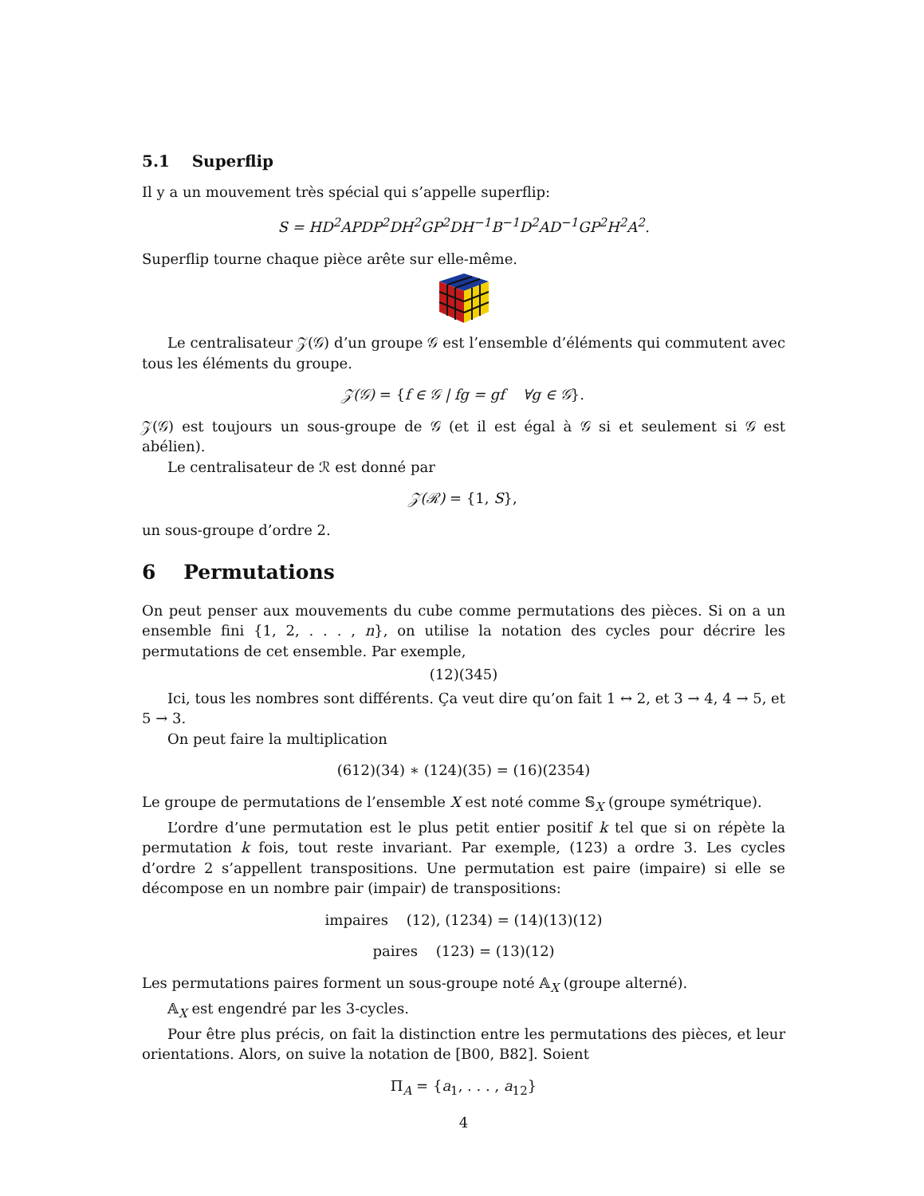5.1 Superflip
Il y a un mouvement très spécial qui s’appelle superflip:
S = HD<sup>2</sup>APDP<sup>2</sup>DH<sup>2</sup>GP<sup>2</sup>DH<sup>−1</sup>B<sup>−1</sup>D<sup>2</sup>AD<sup>−1</sup>GP<sup>2</sup>H<sup>2</sup>A<sup>2</sup>.
Superflip tourne chaque pièce arête sur elle-même.
Le centralisateur 𝒵(𝒢) d’un groupe 𝒢 est l’ensemble d’éléments qui commutent avec tous les éléments du groupe.
𝒵(𝒢) = {f ∈ 𝒢 | fg = gf ∀g ∈ 𝒢}.
𝒵(𝒢) est toujours un sous-groupe de 𝒢 (et il est égal à 𝒢 si et seulement si 𝒢 est abélien).
Le centralisateur de ℛ est donné par
𝒵(ℛ) = {1, S},
un sous-groupe d’ordre 2.
6 Permutations
On peut penser aux mouvements du cube comme permutations des pièces. Si on a un ensemble fini {1, 2, . . . , n}, on utilise la notation des cycles pour décrire les permutations de cet ensemble. Par exemple,
(12)(345)
Ici, tous les nombres sont différents. Ça veut dire qu’on fait 1 ↔ 2, et 3 → 4, 4 → 5, et 5 → 3.
On peut faire la multiplication
(612)(34) ∗ (124)(35) = (16)(2354)
Le groupe de permutations de l’ensemble X est noté comme 𝕊<sub>X</sub> (groupe symétrique).
L’ordre d’une permutation est le plus petit entier positif k tel que si on répète la permutation k fois, tout reste invariant. Par exemple, (123) a ordre 3. Les cycles d’ordre 2 s’appellent transpositions. Une permutation est paire (impaire) si elle se décompose en un nombre pair (impair) de transpositions:
impaires (12), (1234) = (14)(13)(12)
paires (123) = (13)(12)
Les permutations paires forment un sous-groupe noté 𝔸<sub>X</sub> (groupe alterné).
𝔸<sub>X</sub> est engendré par les 3-cycles.
Pour être plus précis, on fait la distinction entre les permutations des pièces, et leur orientations. Alors, on suive la notation de [B00, B82]. Soient
Π<sub>A</sub> = {a<sub>1</sub>, . . . , a<sub>12</sub>}
4